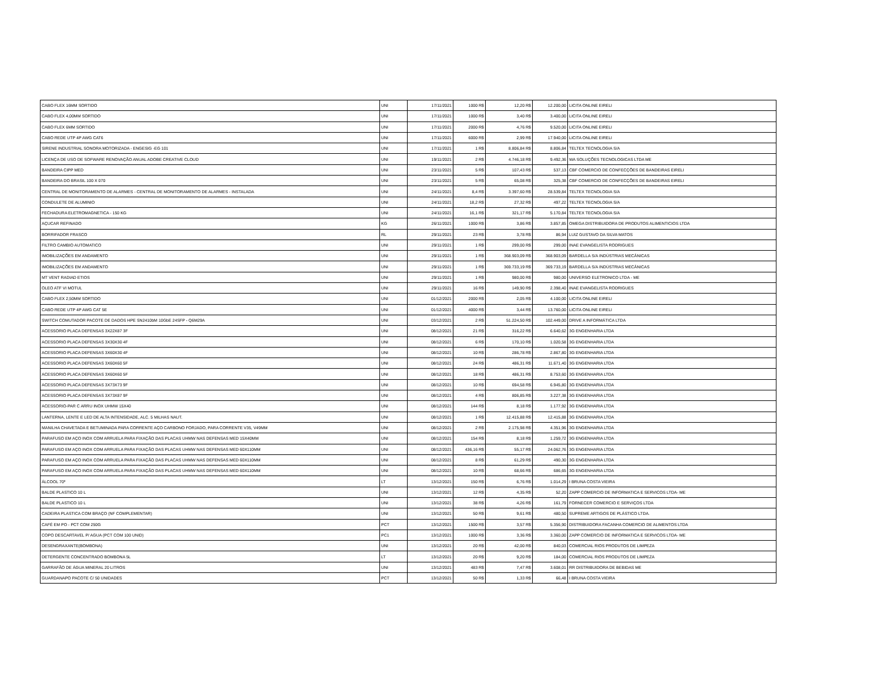| CABO FLEX 16MM SORTIDO | UNI | 17/11/2021 | 1000 R$ | 12,20 R$ | 12.200,00 | LICITA ONLINE EIRELI |
| CABO FLEX 4,00MM SORTIDO | UNI | 17/11/2021 | 1000 R$ | 3,40 R$ | 3.400,00 | LICITA ONLINE EIRELI |
| CABO FLEX 6MM SORTIDO | UNI | 17/11/2021 | 2000 R$ | 4,76 R$ | 9.520,00 | LICITA ONLINE EIRELI |
| CABO REDE UTP 4P AWG CAT6 | UNI | 17/11/2021 | 6000 R$ | 2,99 R$ | 17.940,00 | LICITA ONLINE EIRELI |
| SIRENE INDUSTRIAL SONORA MOTORIZADA - ENGESIG -EG 101 | UNI | 17/11/2021 | 1 R$ | 8.806,84 R$ | 8.806,84 | TELTEX TECNOLOGIA S/A |
| LICENÇA DE USO DE SOFWARE RENOVAÇÃO ANUAL ADOBE CREATIVE CLOUD | UNI | 19/11/2021 | 2 R$ | 4.746,18 R$ | 9.492,36 | WA SOLUÇÕES TECNOLOGICAS LTDA ME |
| BANDEIRA CIPP MED | UNI | 23/11/2021 | 5 R$ | 107,43 R$ | 537,13 | CBF COMERCIO DE CONFECÇÕES DE BANDEIRAS EIRELI |
| BANDEIRA DO BRASIL 100 X 070 | UNI | 23/11/2021 | 5 R$ | 65,08 R$ | 325,38 | CBF COMERCIO DE CONFECÇÕES DE BANDEIRAS EIRELI |
| CENTRAL DE MONITORAMENTO DE ALARMES - CENTRAL DE MONITORAMENTO DE ALARMES - INSTALADA | UNI | 24/11/2021 | 8,4 R$ | 3.397,60 R$ | 28.539,84 | TELTEX TECNOLOGIA S/A |
| CONDULETE DE ALUMINIO | UNI | 24/11/2021 | 18,2 R$ | 27,32 R$ | 497,22 | TELTEX TECNOLOGIA S/A |
| FECHADURA ELETROMAGNETICA - 150 KG | UNI | 24/11/2021 | 16,1 R$ | 321,17 R$ | 5.170,84 | TELTEX TECNOLOGIA S/A |
| AÇUCAR REFINADO | KG | 26/11/2021 | 1000 R$ | 3,86 R$ | 3.857,85 | OMEGA DISTRIBUIDORA DE PRODUTOS ALIMENTICIOS LTDA |
| BORRIFADOR FRASCO | RL | 29/11/2021 | 23 R$ | 3,78 R$ | 86,94 | LUIZ GUSTAVO DA SILVA MATOS |
| FILTRO CAMBIO AUTOMATICO | UNI | 29/11/2021 | 1 R$ | 299,00 R$ | 299,00 | INAE EVANGELISTA RODRIGUES |
| IMOBILIZAÇÕES EM ANDAMENTO | UNI | 29/11/2021 | 1 R$ | 368.903,09 R$ | 368.903,09 | BARDELLA S/A INDÚSTRIAS MECÂNICAS |
| IMOBILIZAÇÕES EM ANDAMENTO | UNI | 29/11/2021 | 1 R$ | 369.733,19 R$ | 369.733,19 | BARDELLA S/A INDÚSTRIAS MECÂNICAS |
| MT VENT RADIAD ETIOS | UNI | 29/11/2021 | 1 R$ | 980,00 R$ | 980,00 | UNIVERSO ELETRONICO LTDA - ME |
| OLEO ATF VI MOTUL | UNI | 29/11/2021 | 16 R$ | 149,90 R$ | 2.398,40 | INAE EVANGELISTA RODRIGUES |
| CABO FLEX 2,50MM SORTIDO | UNI | 01/12/2021 | 2000 R$ | 2,05 R$ | 4.100,00 | LICITA ONLINE EIRELI |
| CABO REDE UTP 4P AWG CAT 5E | UNI | 01/12/2021 | 4000 R$ | 3,44 R$ | 13.760,00 | LICITA ONLINE EIRELI |
| SWITCH COMUTADOR PACOTE DE DADOS HPE SN2410bM 10GbE 24SFP - Q6M29A | UNI | 03/12/2021 | 2 R$ | 51.224,50 R$ | 102.449,00 | DRIVE A INFORMÁTICA LTDA |
| ACESSORIO PLACA DEFENSAS 3X22X87 3F | UNI | 08/12/2021 | 21 R$ | 316,22 R$ | 6.640,62 | 3G ENGENHARIA LTDA |
| ACESSORIO PLACA DEFENSAS 3X30X30 4F | UNI | 08/12/2021 | 6 R$ | 170,10 R$ | 1.020,58 | 3G ENGENHARIA LTDA |
| ACESSORIO PLACA DEFENSAS 3X60X30 4F | UNI | 08/12/2021 | 10 R$ | 286,78 R$ | 2.867,80 | 3G ENGENHARIA LTDA |
| ACESSORIO PLACA DEFENSAS 3X60X60 5F | UNI | 08/12/2021 | 24 R$ | 486,31 R$ | 11.671,40 | 3G ENGENHARIA LTDA |
| ACESSORIO PLACA DEFENSAS 3X60X60 5F | UNI | 08/12/2021 | 18 R$ | 486,31 R$ | 8.753,60 | 3G ENGENHARIA LTDA |
| ACESSORIO PLACA DEFENSAS 3X73X73 9F | UNI | 08/12/2021 | 10 R$ | 694,58 R$ | 6.945,80 | 3G ENGENHARIA LTDA |
| ACESSORIO PLACA DEFENSAS 3X73X87 9F | UNI | 08/12/2021 | 4 R$ | 806,85 R$ | 3.227,38 | 3G ENGENHARIA LTDA |
| ACESSORIO-PAR C ARRU INOX UHMW 15X40 | UNI | 08/12/2021 | 144 R$ | 8,18 R$ | 1.177,92 | 3G ENGENHARIA LTDA |
| LANTERNA, LENTE E LED DE ALTA INTENSIDADE, ALC. 5 MILHAS NAUT. | UNI | 08/12/2021 | 1 R$ | 12.415,88 R$ | 12.415,88 | 3G ENGENHARIA LTDA |
| MANILHA CHAVETADA E BETUMINADA PARA CORRENTE AÇO CARBONO FORJADO, PARA CORRENTE V35, V49MM | UNI | 08/12/2021 | 2 R$ | 2.175,98 R$ | 4.351,96 | 3G ENGENHARIA LTDA |
| PARAFUSO EM AÇO INOX COM ARRUELA PARA FIXAÇÃO DAS PLACAS UHMW NAS DEFENSAS MED 15X40MM | UNI | 08/12/2021 | 154 R$ | 8,18 R$ | 1.259,72 | 3G ENGENHARIA LTDA |
| PARAFUSO EM AÇO INOX COM ARRUELA PARA FIXAÇÃO DAS PLACAS UHMW NAS DEFENSAS MED 60X110MM | UNI | 08/12/2021 | 436,16 R$ | 55,17 R$ | 24.062,76 | 3G ENGENHARIA LTDA |
| PARAFUSO EM AÇO INOX COM ARRUELA PARA FIXAÇÃO DAS PLACAS UHMW NAS DEFENSAS MED 60X110MM | UNI | 08/12/2021 | 8 R$ | 61,29 R$ | 490,30 | 3G ENGENHARIA LTDA |
| PARAFUSO EM AÇO INOX COM ARRUELA PARA FIXAÇÃO DAS PLACAS UHMW NAS DEFENSAS MED 60X110MM | UNI | 08/12/2021 | 10 R$ | 68,66 R$ | 686,65 | 3G ENGENHARIA LTDA |
| ÁLCOOL 70º | LT | 13/12/2021 | 150 R$ | 6,76 R$ | 1.014,29 | I BRUNA COSTA VIEIRA |
| BALDE PLASTICO 10 L | UNI | 13/12/2021 | 12 R$ | 4,35 R$ | 52,20 | ZAPP COMERCIO DE INFORMATICA E SERVICOS LTDA- ME |
| BALDE PLASTICO 10 L | UNI | 13/12/2021 | 38 R$ | 4,26 R$ | 161,79 | FORNECER COMERCIO E SERVIÇOS LTDA |
| CADEIRA PLASTICA COM BRAÇO (NF COMPLEMENTAR) | UNI | 13/12/2021 | 50 R$ | 9,61 R$ | 480,50 | SUPREME ARTIGOS DE PLÁSTICO LTDA. |
| CAFÉ EM PO - PCT COM 250G | PCT | 13/12/2021 | 1500 R$ | 3,57 R$ | 5.356,90 | DISTRIBUIDORA FACANHA COMERCIO DE ALIMENTOS LTDA |
| COPO DESCARTAVEL P/ AGUA (PCT COM 100 UNID) | PC1 | 13/12/2021 | 1000 R$ | 3,36 R$ | 3.360,00 | ZAPP COMERCIO DE INFORMATICA E SERVICOS LTDA- ME |
| DESENGRAXANTE(BOMBONA) | UNI | 13/12/2021 | 20 R$ | 42,00 R$ | 840,03 | COMERCIAL RIOS PRODUTOS DE LIMPEZA |
| DETERGENTE CONCENTRADO BOMBONA 5L | LT | 13/12/2021 | 20 R$ | 9,20 R$ | 184,00 | COMERCIAL RIOS PRODUTOS DE LIMPEZA |
| GARRAFÃO DE ÁGUA MINERAL 20 LITROS | UNI | 13/12/2021 | 483 R$ | 7,47 R$ | 3.608,01 | RR DISTRIBUIDORA DE BEBIDAS ME |
| GUARDANAPO PACOTE C/ 50 UNIDADES | PCT | 13/12/2021 | 50 R$ | 1,33 R$ | 66,48 | I BRUNA COSTA VIEIRA |